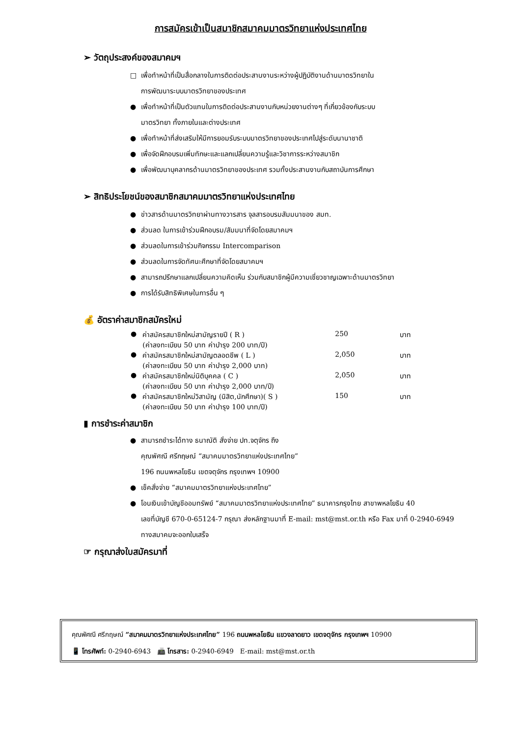การสมัครเข้าเป็นสมาชิกสมาคมมาตรวิทยาแห่งประเทศไทย
➢ วัตถุประสงค์ของสมาคมฯ
□ เพื่อทำหน้าที่เป็นสื่อกลางในการติดต่อประสานงานระหว่างผู้ปฏิบัติงานด้านมาตรวิทยาใน
การพัฒนาระบบมาตรวิทยาของประเทศ
● เพื่อทำหน้าที่เป็นตัวแทนในการติดต่อประสานงานกับหน่วยงานต่างๆ ที่เกี่ยวข้องกับระบบ
มาตรวิทยา ทั้งภายในและต่างประเทศ
● เพื่อทำหน้าที่ส่งเสริมให้มีการยอมรับระบบมาตรวิทยาของประเทศไปสู่ระดับนานาชาติ
● เพื่อจัดฝึกอบรมเพิ่มทักษะและแลกเปลี่ยนความรู้และวิชาการระหว่างสมาชิก
● เพื่อพัฒนาบุคลากรด้านมาตรวิทยาของประเทศ รวมทั้งประสานงานกับสถาบันการศึกษา
➢ สิทธิประโยชน์ของสมาชิกสมาคมมาตรวิทยาแห่งประเทศไทย
● ข่าวสารด้านมาตรวิทยาผ่านทางวารสาร จุลสารอบรมสัมมนาของ สมท.
● ส่วนลด ในการเข้าร่วมฝึกอบรม/สัมมนาที่จัดโดยสมาคมฯ
● ส่วนลดในการเข้าร่วมกิจกรรม Intercomparison
● ส่วนลดในการจัดทัศนะศึกษาที่จัดโดยสมาคมฯ
● สามารถปรึกษาแลกเปลี่ยนความคิดเห็น ร่วมกับสมาชิกผู้มีความเชี่ยวชาญเฉพาะด้านมาตรวิทยา
● การได้รับสิทธิพิเศษในการอื่น ๆ
💰 อัตราค่าสมาชิกสมัครใหม่
| ● | ค่าสมัครสมาชิกใหม่สามัญรายปี ( R ) (ค่าลงทะเบียน 50 บาท ค่าบำรุง 200 บาท/ปี) | 250 | บาท |
| ● | ค่าสมัครสมาชิกใหม่สามัญตลอดชีพ ( L ) (ค่าลงทะเบียน 50 บาท ค่าบำรุง 2,000 บาท) | 2,050 | บาท |
| ● | ค่าสมัครสมาชิกใหม่นิติบุคคล ( C ) (ค่าลงทะเบียน 50 บาท ค่าบำรุง 2,000 บาท/ปี) | 2,050 | บาท |
| ● | ค่าสมัครสมาชิกใหม่วิสามัญ (นิสิต,นักศึกษา)( S ) (ค่าลงทะเบียน 50 บาท ค่าบำรุง 100 บาท/ปี) | 150 | บาท |
▮ การชำระค่าสมาชิก
● สามารถชำระได้ทาง ธนาณัติ สั่งจ่าย ปท.จตุจักร ถึง
คุณพัศณี ศรีกฤษณ์ “สมาคมมาตรวิทยาแห่งประเทศไทย”
196 ถนนพหลโยธิน เขตจตุจักร กรุงเทพฯ 10900
● เช็คสั่งจ่าย “สมาคมมาตรวิทยาแห่งประเทศไทย”
● โอนเงินเข้าบัญชีออมทรัพย์ “สมาคมมาตรวิทยาแห่งประเทศไทย” ธนาคารกรุงไทย สาขาพหลโยธิน 40
เลขที่บัญชี 670-0-65124-7 กรุณา ส่งหลักฐานมาที่ E-mail: mst@mst.or.th หรือ Fax มาที่ 0-2940-6949
ทางสมาคมจะออกใบเสร็จ
☞ กรุณาส่งใบสมัครมาที่
คุณพัศณี ศรีกฤษณ์ “สมาคมมาตรวิทยาแห่งประเทศไทย” 196 ถนนพหลโยธิน แขวงลาดยาว เขตจตุจักร กรุงเทพฯ 10900
📱 โทรศัพท์: 0-2940-6943 📠 โทรสาร: 0-2940-6949 E-mail: mst@mst.or.th